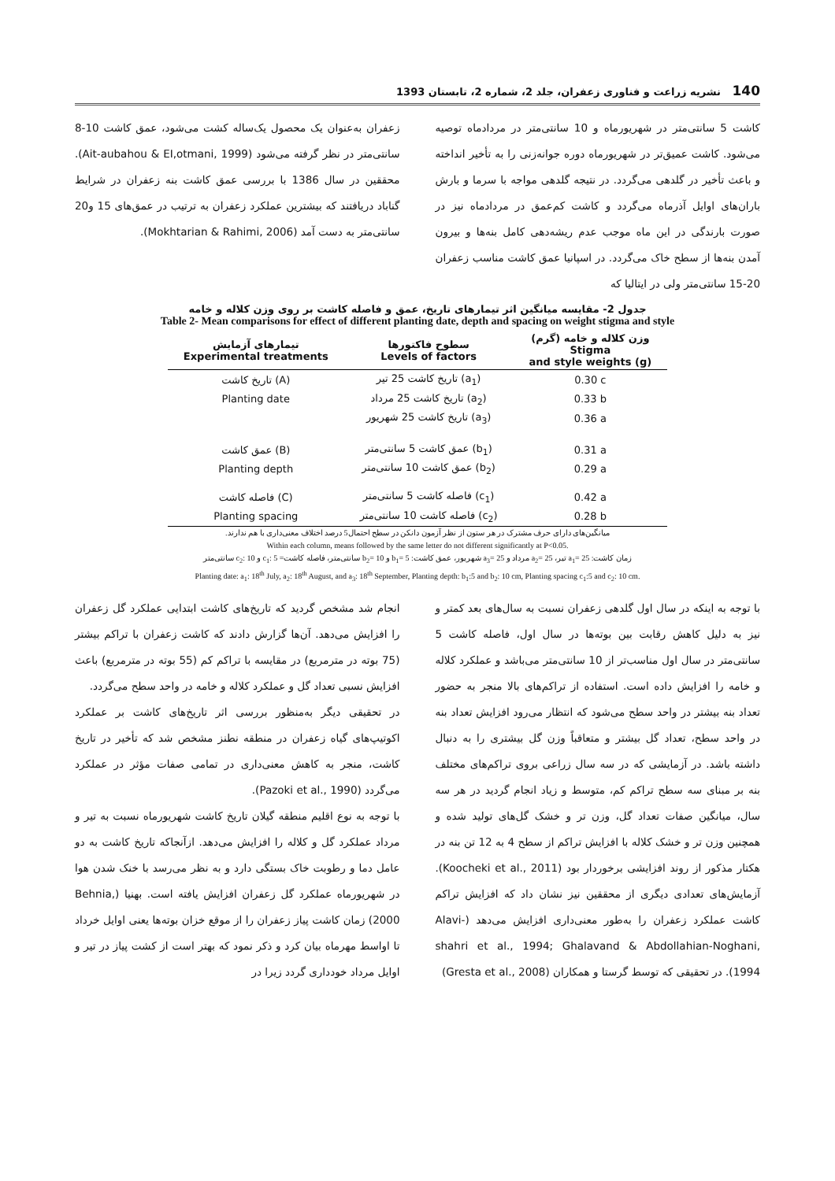140 نشریه زراعت و فناوری زعفران، جلد 2، شماره 2، تابستان 1393
کاشت 5 سانتی‌متر در شهریورماه و 10 سانتی‌متر در مردادماه توصیه می‌شود. کاشت عمیق‌تر در شهریورماه دوره جوانه‌زنی را به تأخیر انداخته و باعث تأخیر در گلدهی می‌گردد. در نتیجه گلدهی مواجه با سرما و بارش باران‌های اوایل آذرماه می‌گردد و کاشت کم‌عمق در مردادماه نیز در صورت بارندگی در این ماه موجب عدم ریشه‌دهی کامل بنه‌ها و بیرون آمدن بنه‌ها از سطح خاک می‌گردد. در اسپانیا عمق کاشت مناسب زعفران 20-15 سانتی‌متر ولی در ایتالیا که
زعفران به‌عنوان یک محصول یک‌ساله کشت می‌شود، عمق کاشت 10-8 سانتی‌متر در نظر گرفته می‌شود (Ait-aubahou & EI,otmani, 1999). محققین در سال 1386 با بررسی عمق کاشت بنه زعفران در شرایط گناباد دریافتند که بیشترین عملکرد زعفران به ترتیب در عمق‌های 15 و20 سانتی‌متر به دست آمد (Mokhtarian & Rahimi, 2006).
جدول 2- مقایسه میانگین اثر تیمارهای تاریخ، عمق و فاصله کاشت بر روی وزن کلاله و خامه
Table 2- Mean comparisons for effect of different planting date, depth and spacing on weight stigma and style
| تیمارهای آزمایش Experimental treatments | سطوح فاکتورها Levels of factors | وزن کلاله و خامه (گرم) Stigma and style weights (g) |
| --- | --- | --- |
| تاریخ کاشت (A) | تاریخ کاشت 25 تیر (a<sub>1</sub>) | 0.30 c |
| Planting date | تاریخ کاشت 25 مرداد (a<sub>2</sub>) | 0.33 b |
| | تاریخ کاشت 25 شهریور (a<sub>3</sub>) | 0.36 a |
| عمق کاشت (B) | عمق کاشت 5 سانتی‌متر (b<sub>1</sub>) | 0.31 a |
| Planting depth | عمق کاشت 10 سانتی‌متر (b<sub>2</sub>) | 0.29 a |
| فاصله کاشت (C) | فاصله کاشت 5 سانتی‌متر (c<sub>1</sub>) | 0.42 a |
| Planting spacing | فاصله کاشت 10 سانتی‌متر (c<sub>2</sub>) | 0.28 b |
میانگین‌های دارای حرف مشترک در هر ستون از نظر آزمون دانکن در سطح احتمال5 درصد اختلاف معنی‌داری با هم ندارند.
Within each column, means followed by the same letter do not different significantly at P<0.05.
زمان کاشت: a<sub>1</sub>= 25 تیر، a<sub>2</sub>= 25 مرداد و a<sub>3</sub>= 25 شهریور، عمق کاشت: b<sub>1</sub>= 5 و b<sub>2</sub>= 10 سانتی‌متر، فاصله کاشت= c<sub>1</sub>: 5 و c<sub>2</sub>: 10 سانتی‌متر
Planting date: a<sub>1</sub>: 18<sup>th</sup> July, a<sub>2</sub>: 18<sup>th</sup> August, and a<sub>3</sub>: 18<sup>th</sup> September, Planting depth: b<sub>1</sub>:5 and b<sub>2</sub>: 10 cm, Planting spacing c<sub>1</sub>:5 and c<sub>2</sub>: 10 cm.
با توجه به اینکه در سال اول گلدهی زعفران نسبت به سال‌های بعد کمتر و نیز به دلیل کاهش رقابت بین بوته‌ها در سال اول، فاصله کاشت 5 سانتی‌متر در سال اول مناسب‌تر از 10 سانتی‌متر می‌باشد و عملکرد کلاله و خامه را افزایش داده است. استفاده از تراکم‌های بالا منجر به حضور تعداد بنه بیشتر در واحد سطح می‌شود که انتظار می‌رود افزایش تعداد بنه در واحد سطح، تعداد گل بیشتر و متعاقباً وزن گل بیشتری را به دنبال داشته باشد. در آزمایشی که در سه سال زراعی بروی تراکم‌های مختلف بنه بر مبنای سه سطح تراکم کم، متوسط و زیاد انجام گردید در هر سه سال، میانگین صفات تعداد گل، وزن تر و خشک گل‌های تولید شده و همچنین وزن تر و خشک کلاله با افزایش تراکم از سطح 4 به 12 تن بنه در هکتار مذکور از روند افزایشی برخوردار بود (Koocheki et al., 2011). آزمایش‌های تعدادی دیگری از محققین نیز نشان داد که افزایش تراکم کاشت عملکرد زعفران را به‌طور معنی‌داری افزایش می‌دهد (Alavi-shahri et al., 1994; Ghalavand & Abdollahian-Noghani, 1994). در تحقیقی که توسط گرستا و همکاران (Gresta et al., 2008)
انجام شد مشخص گردید که تاریخ‌های کاشت ابتدایی عملکرد گل زعفران را افزایش می‌دهد. آن‌ها گزارش دادند که کاشت زعفران با تراکم بیشتر (75 بوته در مترمربع) در مقایسه با تراکم کم (55 بوته در مترمربع) باعث افزایش نسبی تعداد گل و عملکرد کلاله و خامه در واحد سطح می‌گردد.
در تحقیقی دیگر به‌منظور بررسی اثر تاریخ‌های کاشت بر عملکرد اکوتیپ‌های گیاه زعفران در منطقه نطنز مشخص شد که تأخیر در تاریخ کاشت، منجر به کاهش معنی‌داری در تمامی صفات مؤثر در عملکرد می‌گردد (Pazoki et al., 1990).
با توجه به نوع اقلیم منطقه گیلان تاریخ کاشت شهریورماه نسبت به تیر و مرداد عملکرد گل و کلاله را افزایش می‌دهد. ازآنجاکه تاریخ کاشت به دو عامل دما و رطوبت خاک بستگی دارد و به نظر می‌رسد با خنک شدن هوا در شهریورماه عملکرد گل زعفران افزایش یافته است. بهنیا (Behnia, 2000) زمان کاشت پیاز زعفران را از موقع خزان بوته‌ها یعنی اوایل خرداد تا اواسط مهرماه بیان کرد و ذکر نمود که بهتر است از کشت پیاز در تیر و اوایل مرداد خودداری گردد زیرا در